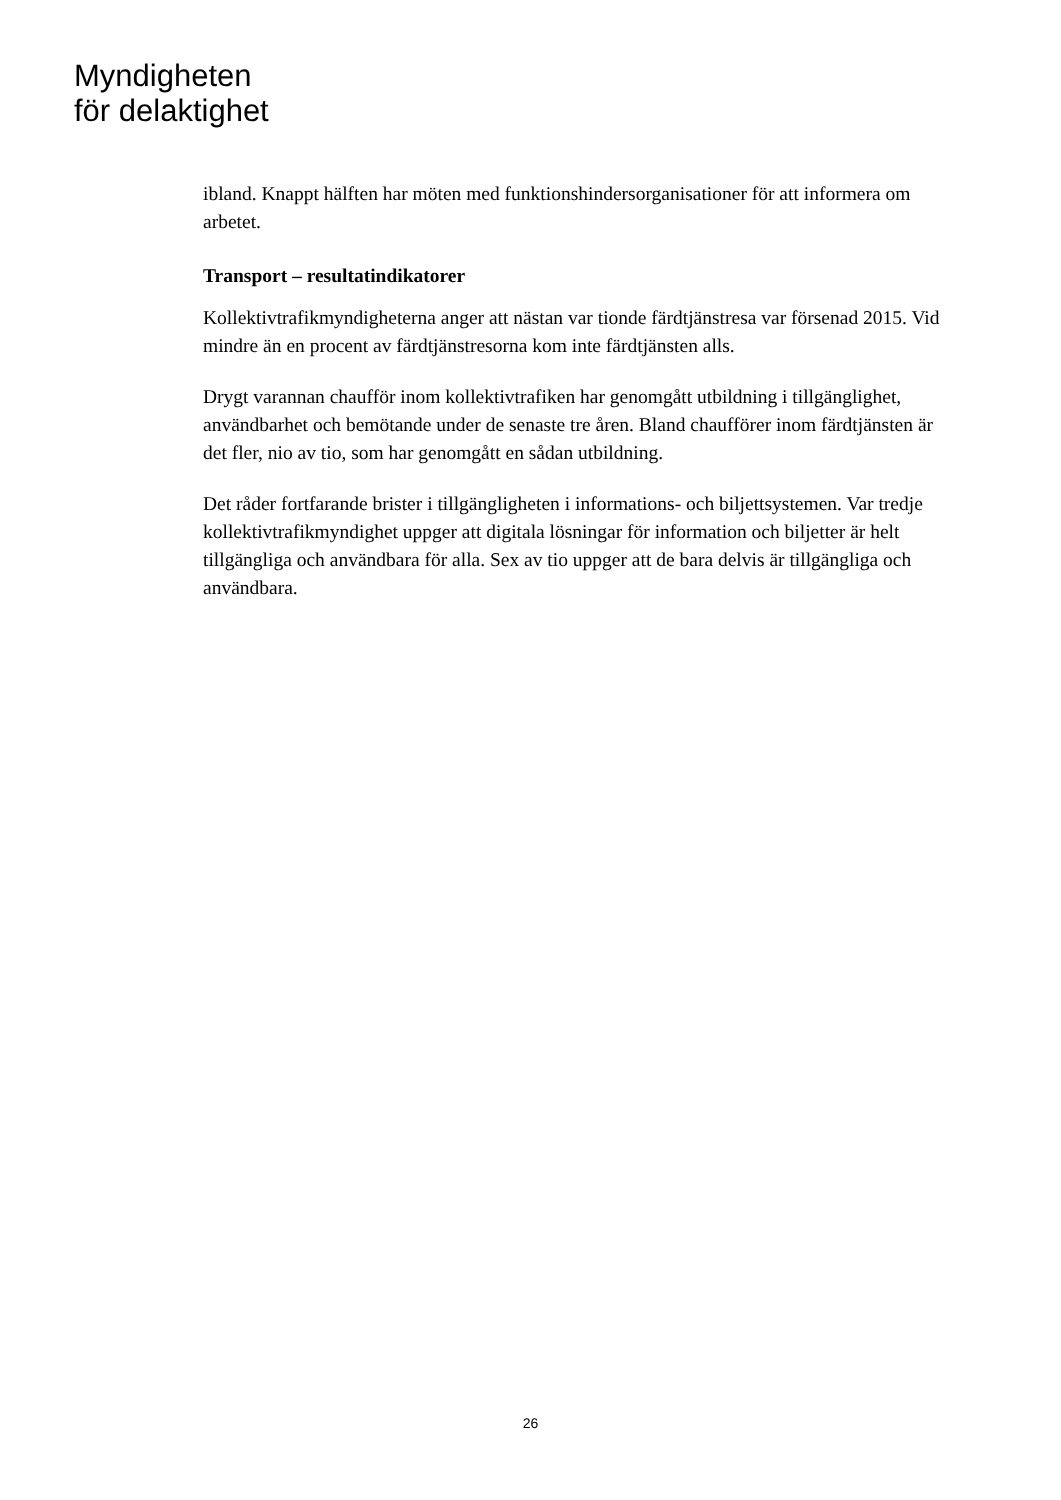Myndigheten
för delaktighet
ibland. Knappt hälften har möten med funktionshindersorganisationer för att informera om arbetet.
Transport – resultatindikatorer
Kollektivtrafikmyndigheterna anger att nästan var tionde färdtjänstresa var försenad 2015. Vid mindre än en procent av färdtjänstresorna kom inte färdtjänsten alls.
Drygt varannan chaufför inom kollektivtrafiken har genomgått utbildning i tillgänglighet, användbarhet och bemötande under de senaste tre åren. Bland chaufförer inom färdtjänsten är det fler, nio av tio, som har genomgått en sådan utbildning.
Det råder fortfarande brister i tillgängligheten i informations- och biljettsystemen. Var tredje kollektivtrafikmyndighet uppger att digitala lösningar för information och biljetter är helt tillgängliga och användbara för alla. Sex av tio uppger att de bara delvis är tillgängliga och användbara.
26